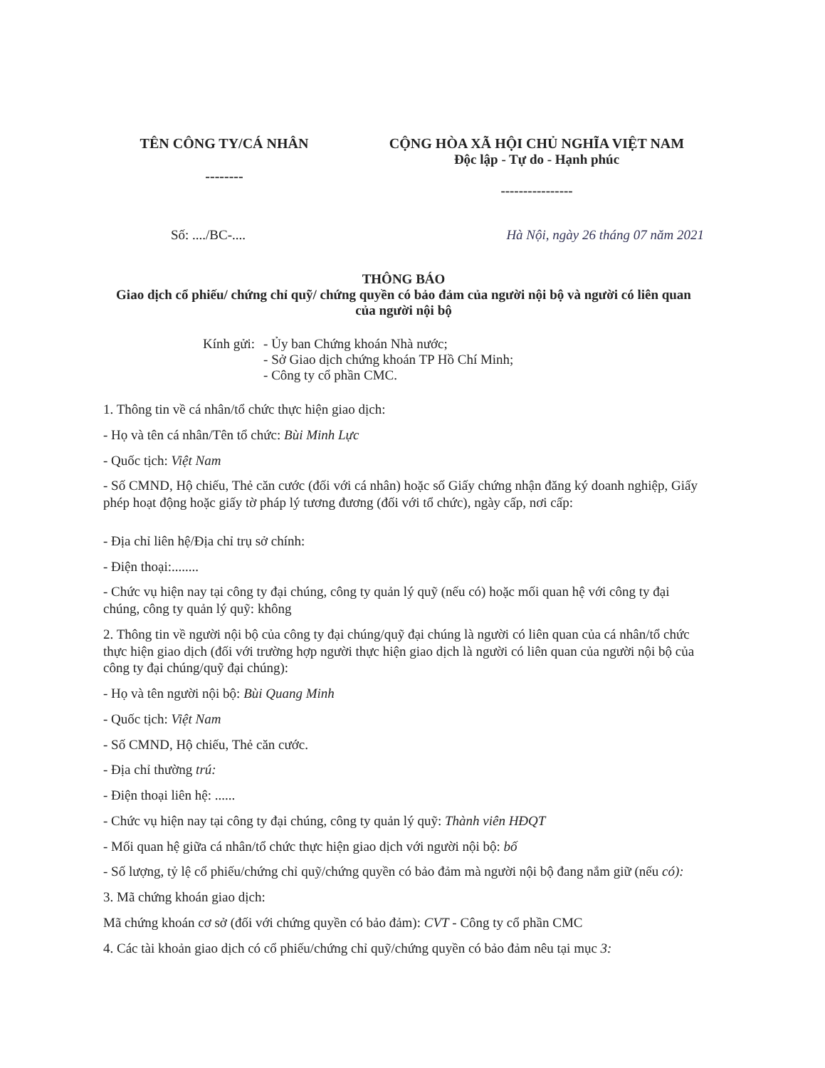TÊN CÔNG TY/CÁ NHÂN
--------
CỘNG HÒA XÃ HỘI CHỦ NGHĨA VIỆT NAM
Độc lập - Tự do - Hạnh phúc
----------------
Số: ..../BC-.... Hà Nội, ngày 26 tháng 07 năm 2021
THÔNG BÁO
Giao dịch cổ phiếu/ chứng chỉ quỹ/ chứng quyền có bảo đảm của người nội bộ và người có liên quan
của người nội bộ
Kính gửi: - Ủy ban Chứng khoán Nhà nước;
- Sở Giao dịch chứng khoán TP Hồ Chí Minh;
- Công ty cổ phần CMC.
1. Thông tin về cá nhân/tổ chức thực hiện giao dịch:
- Họ và tên cá nhân/Tên tổ chức: Bùi Minh Lực
- Quốc tịch: Việt Nam
- Số CMND, Hộ chiếu, Thẻ căn cước (đối với cá nhân) hoặc số Giấy chứng nhận đăng ký doanh nghiệp, Giấy phép hoạt động hoặc giấy tờ pháp lý tương đương (đối với tổ chức), ngày cấp, nơi cấp:
- Địa chỉ liên hệ/Địa chỉ trụ sở chính:
- Điện thoại:........
- Chức vụ hiện nay tại công ty đại chúng, công ty quản lý quỹ (nếu có) hoặc mối quan hệ với công ty đại chúng, công ty quản lý quỹ: không
2. Thông tin về người nội bộ của công ty đại chúng/quỹ đại chúng là người có liên quan của cá nhân/tổ chức thực hiện giao dịch (đối với trường hợp người thực hiện giao dịch là người có liên quan của người nội bộ của công ty đại chúng/quỹ đại chúng):
- Họ và tên người nội bộ: Bùi Quang Minh
- Quốc tịch: Việt Nam
- Số CMND, Hộ chiếu, Thẻ căn cước.
- Địa chỉ thường trú:
- Điện thoại liên hệ: ......
- Chức vụ hiện nay tại công ty đại chúng, công ty quản lý quỹ: Thành viên HĐQT
- Mối quan hệ giữa cá nhân/tổ chức thực hiện giao dịch với người nội bộ: bố
- Số lượng, tỷ lệ cổ phiếu/chứng chỉ quỹ/chứng quyền có bảo đảm mà người nội bộ đang nắm giữ (nếu có):
3. Mã chứng khoán giao dịch:
Mã chứng khoán cơ sở (đối với chứng quyền có bảo đảm): CVT - Công ty cổ phần CMC
4. Các tài khoản giao dịch có cổ phiếu/chứng chỉ quỹ/chứng quyền có bảo đảm nêu tại mục 3: